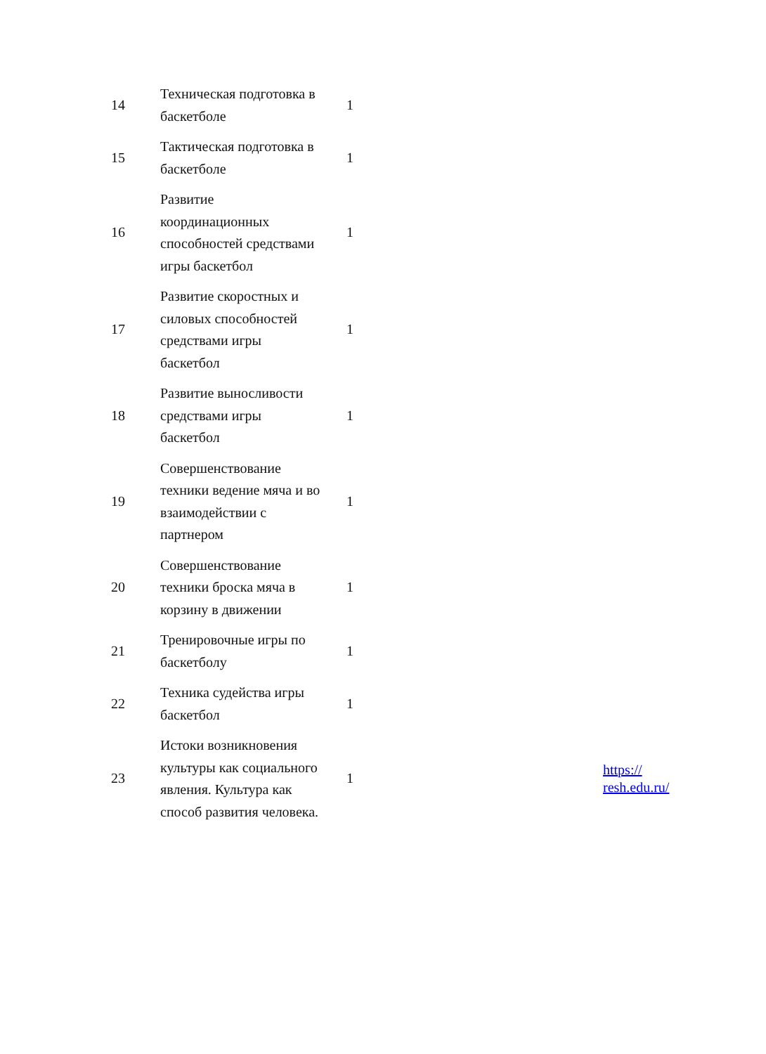| 14 | Техническая подготовка в баскетболе | 1 | | |
| 15 | Тактическая подготовка в баскетболе | 1 | | |
| 16 | Развитие координационных способностей средствами игры баскетбол | 1 | | |
| 17 | Развитие скоростных и силовых способностей средствами игры баскетбол | 1 | | |
| 18 | Развитие выносливости средствами игры баскетбол | 1 | | |
| 19 | Совершенствование техники ведение мяча и во взаимодействии с партнером | 1 | | |
| 20 | Совершенствование техники броска мяча в корзину в движении | 1 | | |
| 21 | Тренировочные игры по баскетболу | 1 | | |
| 22 | Техника судейства игры баскетбол | 1 | | |
| 23 | Истоки возникновения культуры как социального явления. Культура как способ развития человека. | 1 | | https:// resh.edu.ru/ |